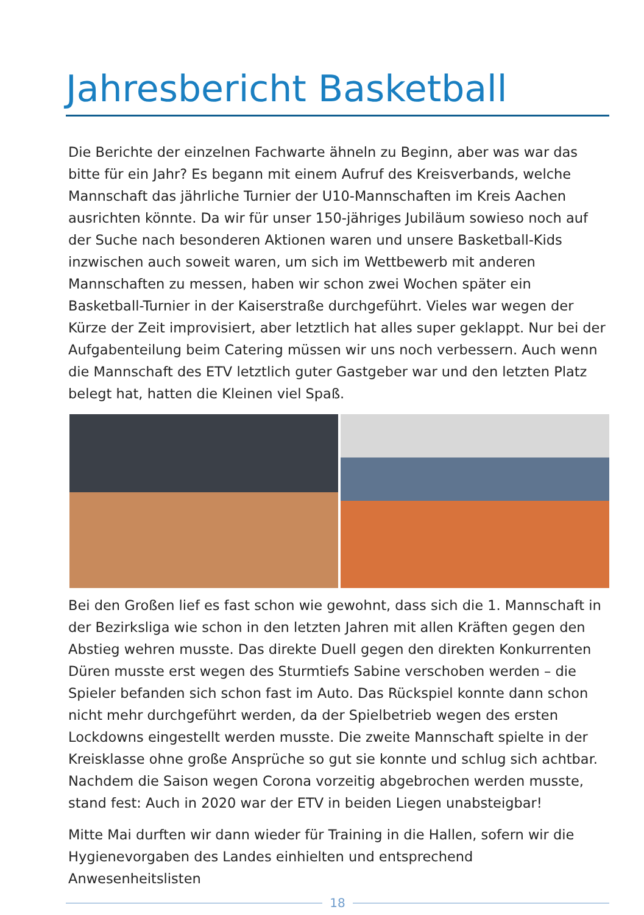Jahresbericht Basketball
Die Berichte der einzelnen Fachwarte ähneln zu Beginn, aber was war das bitte für ein Jahr? Es begann mit einem Aufruf des Kreisverbands, welche Mannschaft das jährliche Turnier der U10-Mannschaften im Kreis Aachen ausrichten könnte. Da wir für unser 150-jähriges Jubiläum sowieso noch auf der Suche nach besonderen Aktionen waren und unsere Basketball-Kids inzwischen auch soweit waren, um sich im Wettbewerb mit anderen Mannschaften zu messen, haben wir schon zwei Wochen später ein Basketball-Turnier in der Kaiserstraße durchgeführt. Vieles war wegen der Kürze der Zeit improvisiert, aber letztlich hat alles super geklappt. Nur bei der Aufgabenteilung beim Catering müssen wir uns noch verbessern. Auch wenn die Mannschaft des ETV letztlich guter Gastgeber war und den letzten Platz belegt hat, hatten die Kleinen viel Spaß.
Bei den Großen lief es fast schon wie gewohnt, dass sich die 1. Mannschaft in der Bezirksliga wie schon in den letzten Jahren mit allen Kräften gegen den Abstieg wehren musste. Das direkte Duell gegen den direkten Konkurrenten Düren musste erst wegen des Sturmtiefs Sabine verschoben werden – die Spieler befanden sich schon fast im Auto. Das Rückspiel konnte dann schon nicht mehr durchgeführt werden, da der Spielbetrieb wegen des ersten Lockdowns eingestellt werden musste. Die zweite Mannschaft spielte in der Kreisklasse ohne große Ansprüche so gut sie konnte und schlug sich achtbar. Nachdem die Saison wegen Corona vorzeitig abgebrochen werden musste, stand fest: Auch in 2020 war der ETV in beiden Liegen unabsteigbar!
Mitte Mai durften wir dann wieder für Training in die Hallen, sofern wir die Hygienevorgaben des Landes einhielten und entsprechend Anwesenheitslisten
18